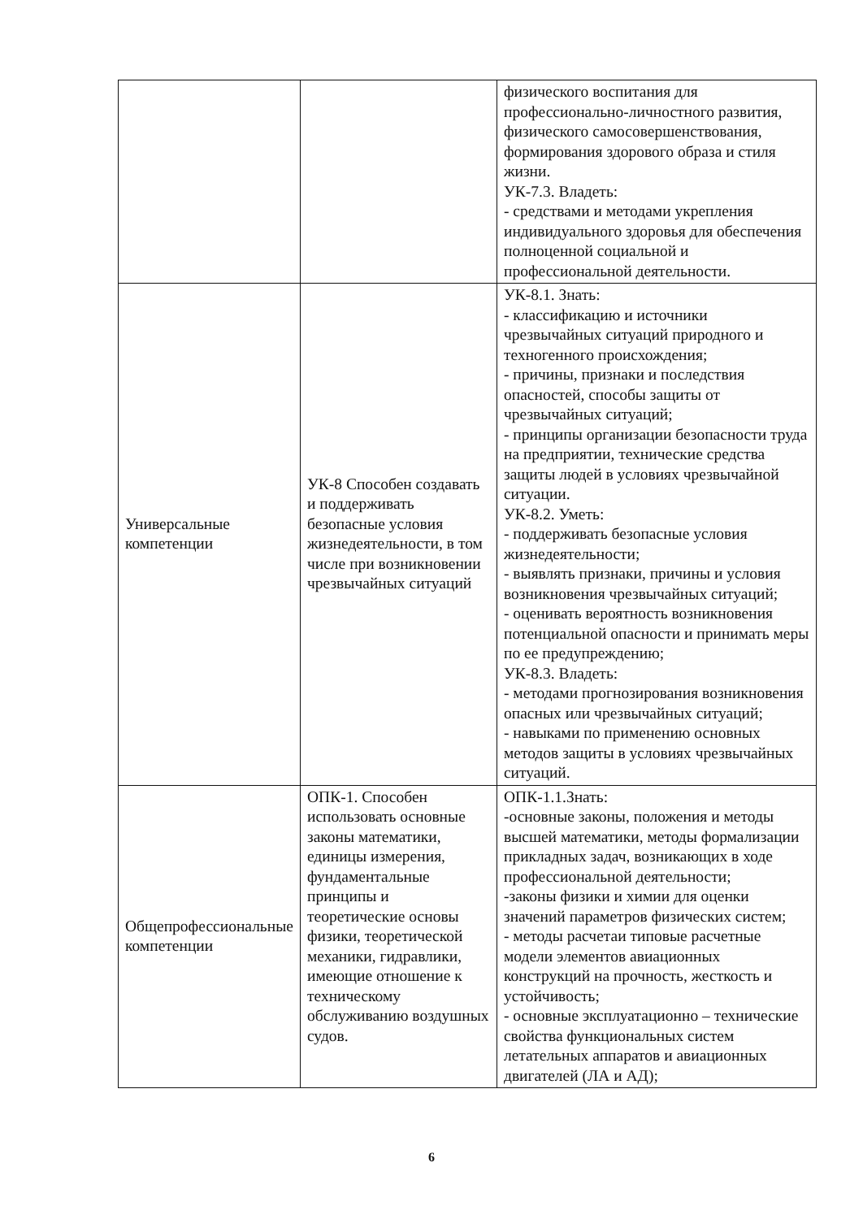| | | физического воспитания для профессионально-личностного развития, физического самосовершенствования, формирования здорового образа и стиля жизни. УК-7.3. Владеть: - средствами и методами укрепления индивидуального здоровья для обеспечения полноценной социальной и профессиональной деятельности. |
| Универсальные компетенции | УК-8 Способен создавать и поддерживать безопасные условия жизнедеятельности, в том числе при возникновении чрезвычайных ситуаций | УК-8.1. Знать: - классификацию и источники чрезвычайных ситуаций природного и техногенного происхождения; - причины, признаки и последствия опасностей, способы защиты от чрезвычайных ситуаций; - принципы организации безопасности труда на предприятии, технические средства защиты людей в условиях чрезвычайной ситуации. УК-8.2. Уметь: - поддерживать безопасные условия жизнедеятельности; - выявлять признаки, причины и условия возникновения чрезвычайных ситуаций; - оценивать вероятность возникновения потенциальной опасности и принимать меры по ее предупреждению; УК-8.3. Владеть: - методами прогнозирования возникновения опасных или чрезвычайных ситуаций; - навыками по применению основных методов защиты в условиях чрезвычайных ситуаций. |
| Общепрофессиональные компетенции | ОПК-1. Способен использовать основные законы математики, единицы измерения, фундаментальные принципы и теоретические основы физики, теоретической механики, гидравлики, имеющие отношение к техническому обслуживанию воздушных судов. | ОПК-1.1.Знать: -основные законы, положения и методы высшей математики, методы формализации прикладных задач, возникающих в ходе профессиональной деятельности; -законы физики и химии для оценки значений параметров физических систем; - методы расчетаи типовые расчетные модели элементов авиационных конструкций на прочность, жесткость и устойчивость; - основные эксплуатационно – технические свойства функциональных систем летательных аппаратов и авиационных двигателей (ЛА и АД); |
6